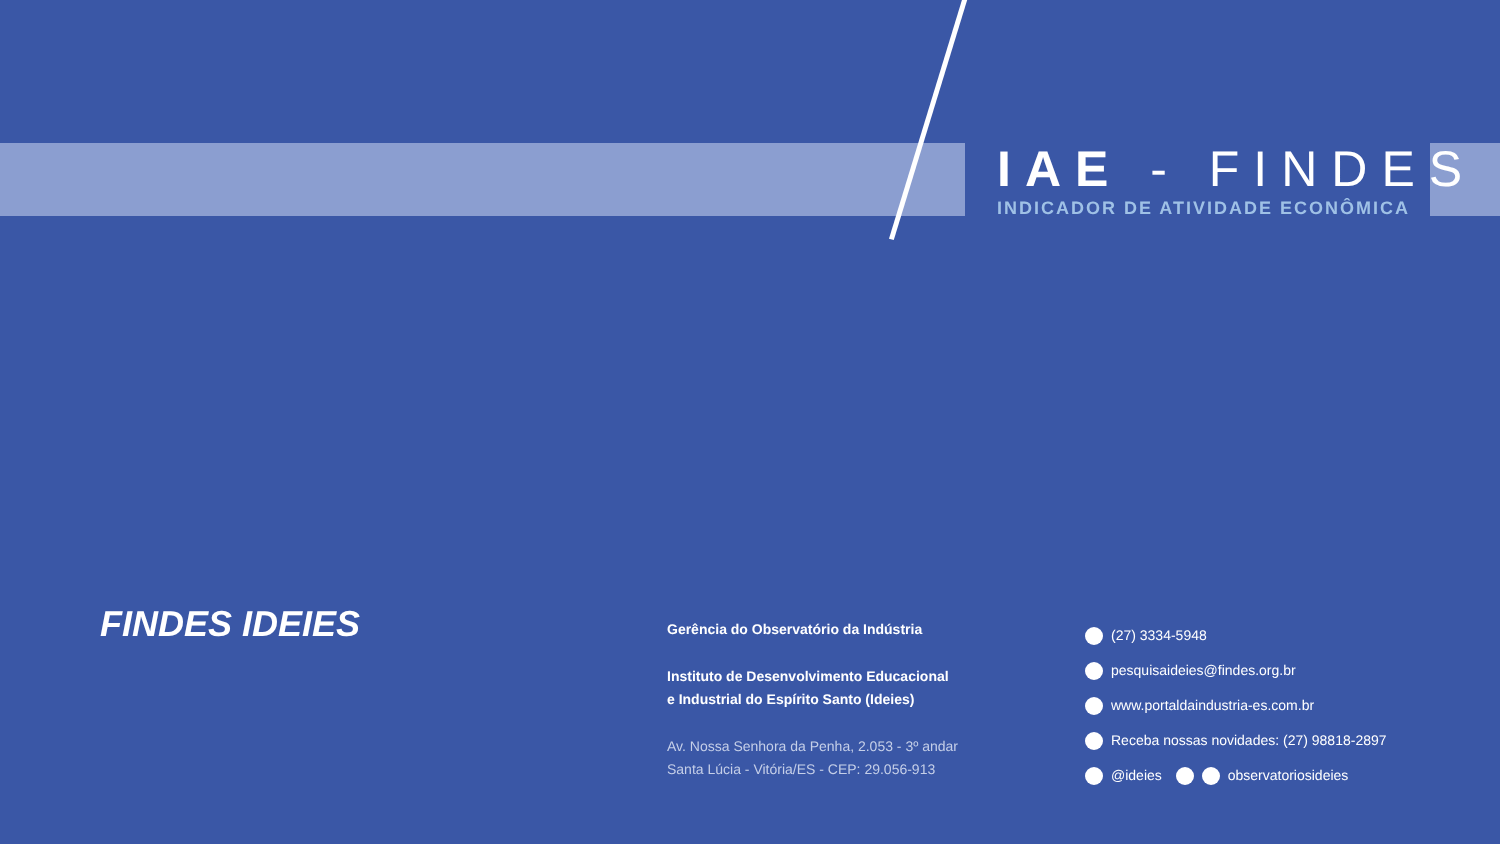IAE - FINDES
INDICADOR DE ATIVIDADE ECONÔMICA
FINDES IDEIES
Gerência do Observatório da Indústria
Instituto de Desenvolvimento Educacional
e Industrial do Espírito Santo (Ideies)
Av. Nossa Senhora da Penha, 2.053 - 3º andar
Santa Lúcia - Vitória/ES - CEP: 29.056-913
(27) 3334-5948
pesquisaideies@findes.org.br
www.portaldaindustria-es.com.br
Receba nossas novidades: (27) 98818-2897
@ideies observatoriosideies